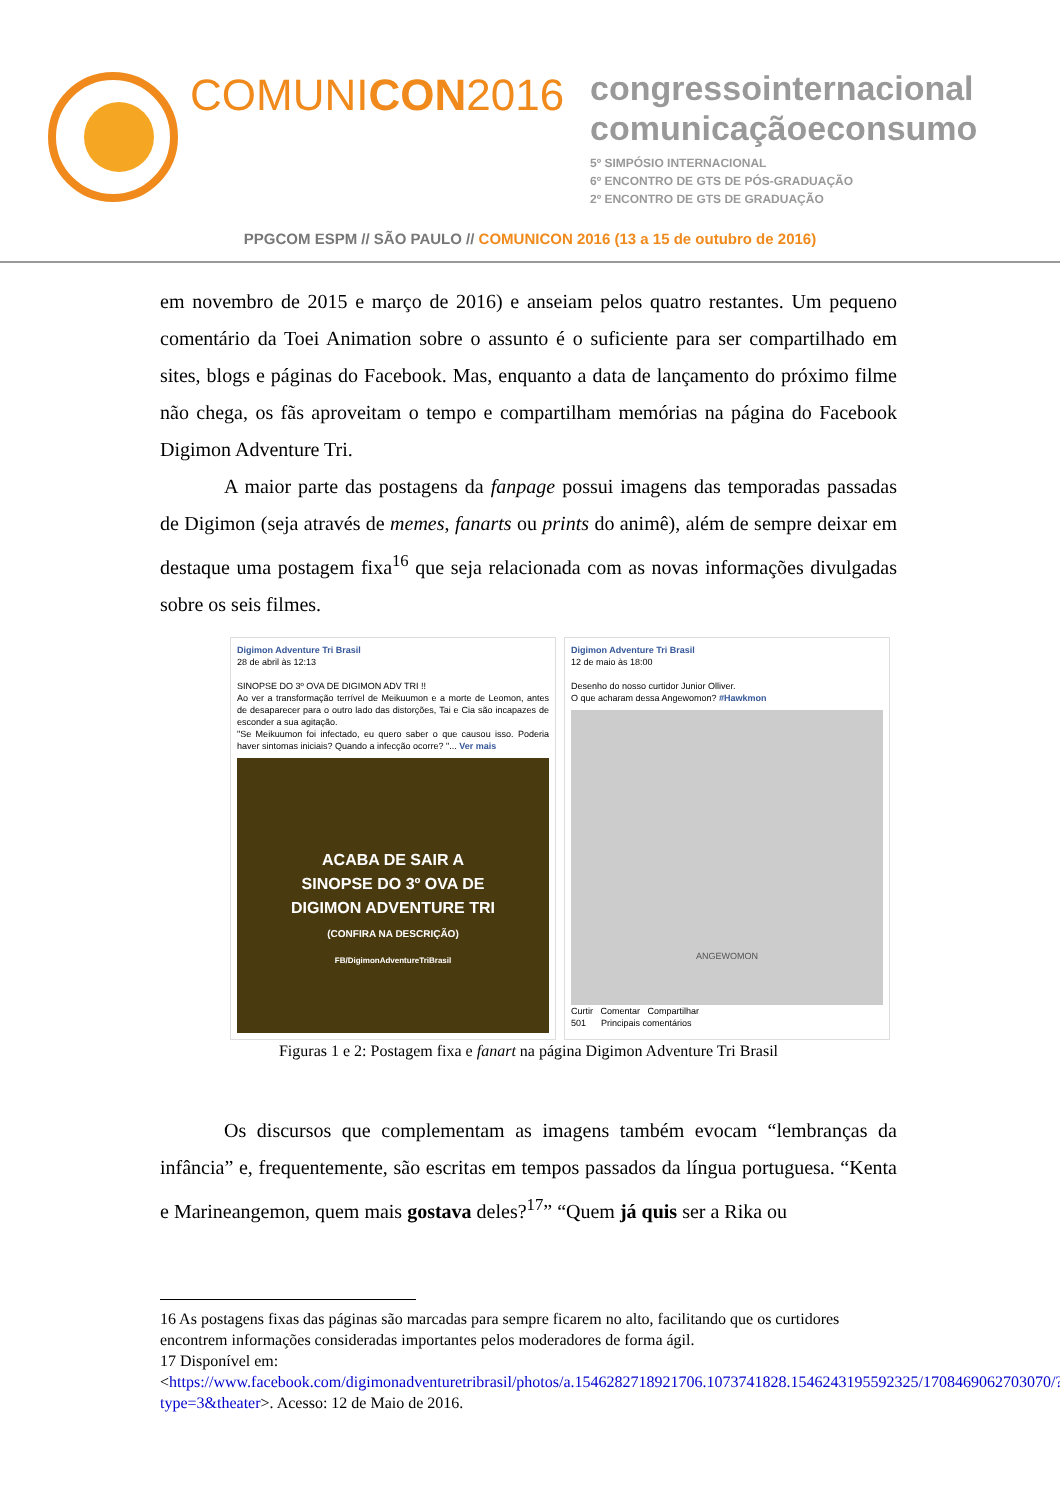COMUNICON2016
congressointernacional
comunicaçãoeconsumo
5º SIMPÓSIO INTERNACIONAL
6º ENCONTRO DE GTS DE PÓS-GRADUAÇÃO
2º ENCONTRO DE GTS DE GRADUAÇÃO
PPGCOM ESPM // SÃO PAULO // COMUNICON 2016 (13 a 15 de outubro de 2016)
em novembro de 2015 e março de 2016) e anseiam pelos quatro restantes. Um pequeno comentário da Toei Animation sobre o assunto é o suficiente para ser compartilhado em sites, blogs e páginas do Facebook. Mas, enquanto a data de lançamento do próximo filme não chega, os fãs aproveitam o tempo e compartilham memórias na página do Facebook Digimon Adventure Tri.
A maior parte das postagens da fanpage possui imagens das temporadas passadas de Digimon (seja através de memes, fanarts ou prints do animê), além de sempre deixar em destaque uma postagem fixa<sup>16</sup> que seja relacionada com as novas informações divulgadas sobre os seis filmes.
Digimon Adventure Tri Brasil
28 de abril às 12:13
SINOPSE DO 3º OVA DE DIGIMON ADV TRI !!
Ao ver a transformação terrível de Meikuumon e a morte de Leomon, antes de desaparecer para o outro lado das distorções, Tai e Cia são incapazes de esconder a sua agitação.
"Se Meikuumon foi infectado, eu quero saber o que causou isso. Poderia haver sintomas iniciais? Quando a infecção ocorre? "... Ver mais
ACABA DE SAIR A
SINOPSE DO 3º OVA DE
DIGIMON ADVENTURE TRI
(CONFIRA NA DESCRIÇÃO)
FB/DigimonAdventureTriBrasil
Digimon Adventure Tri Brasil
12 de maio às 18:00
Desenho do nosso curtidor Junior Olliver.
O que acharam dessa Angewomon? #Hawkmon
ANGEWOMON
Curtir Comentar Compartilhar
501 Principais comentários
Figuras 1 e 2: Postagem fixa e fanart na página Digimon Adventure Tri Brasil
Os discursos que complementam as imagens também evocam “lembranças da infância” e, frequentemente, são escritas em tempos passados da língua portuguesa. “Kenta e Marineangemon, quem mais gostava deles?<sup>17</sup>” “Quem já quis ser a Rika ou
16 As postagens fixas das páginas são marcadas para sempre ficarem no alto, facilitando que os curtidores encontrem informações consideradas importantes pelos moderadores de forma ágil.
17 Disponível em:
<https://www.facebook.com/digimonadventuretribrasil/photos/a.1546282718921706.1073741828.1546243195592325/1708469062703070/?type=3&theater>. Acesso: 12 de Maio de 2016.